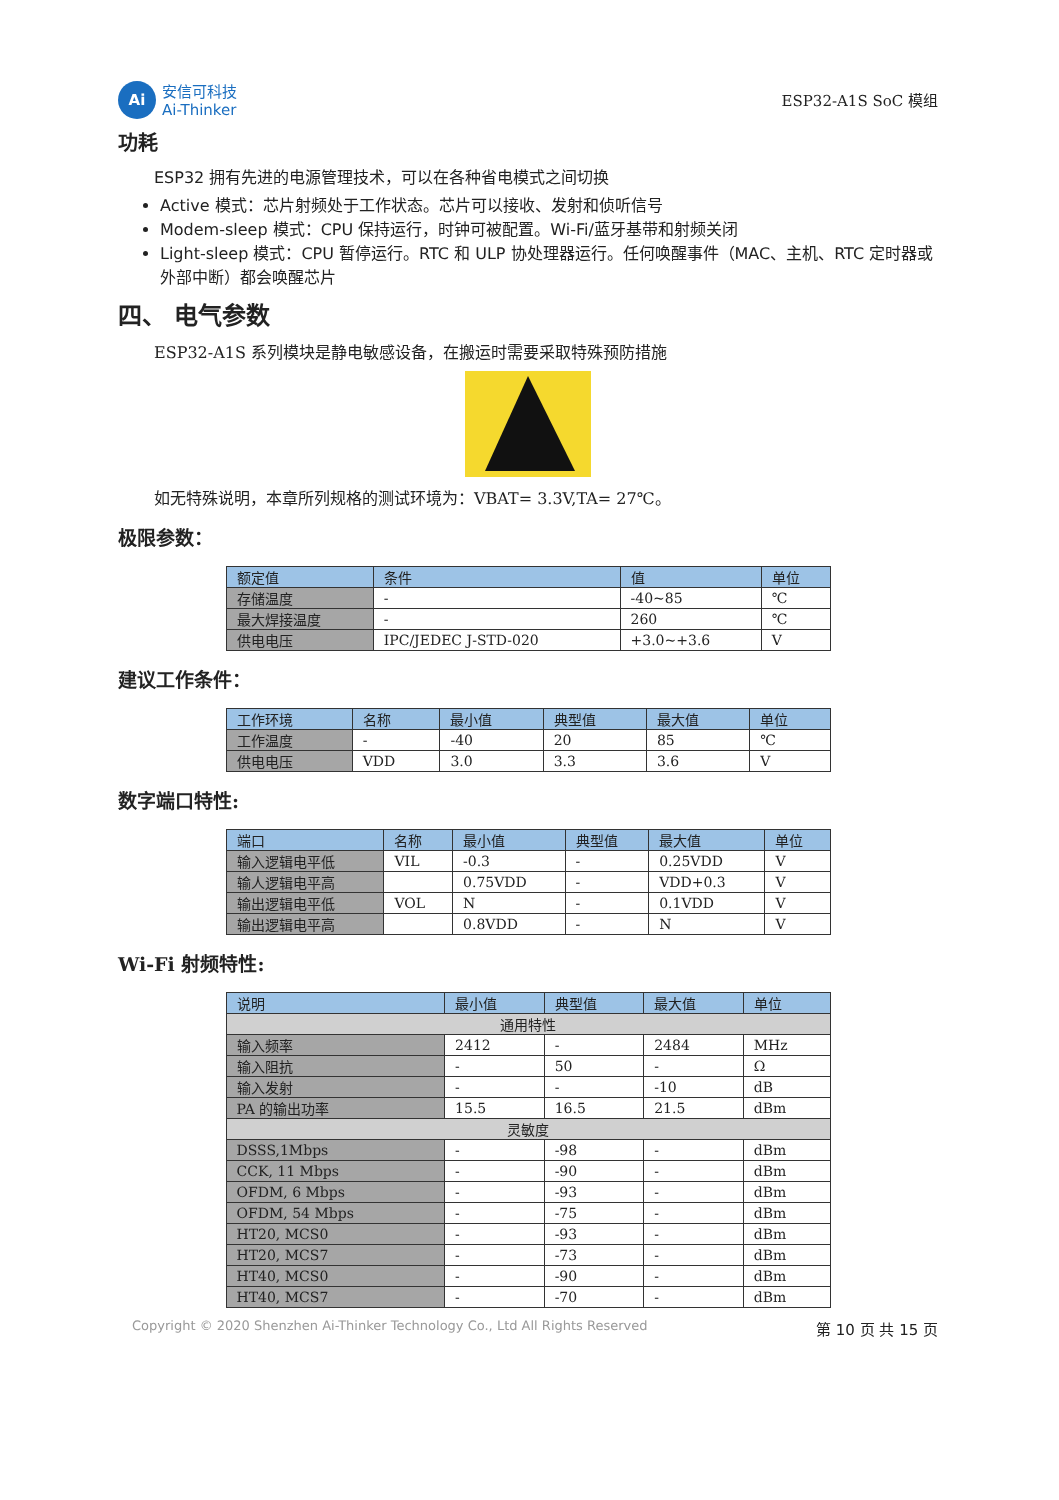Ai
安信可科技
Ai-Thinker
ESP32-A1S SoC 模组
功耗
ESP32 拥有先进的电源管理技术，可以在各种省电模式之间切换
Active 模式：芯片射频处于工作状态。芯片可以接收、发射和侦听信号
Modem-sleep 模式：CPU 保持运行，时钟可被配置。Wi-Fi/蓝牙基带和射频关闭
Light-sleep 模式：CPU 暂停运行。RTC 和 ULP 协处理器运行。任何唤醒事件（MAC、主机、RTC 定时器或外部中断）都会唤醒芯片
四、 电气参数
ESP32-A1S 系列模块是静电敏感设备，在搬运时需要采取特殊预防措施
如无特殊说明，本章所列规格的测试环境为：VBAT= 3.3V,TA= 27℃。
极限参数：
| 额定值 | 条件 | 值 | 单位 |
| --- | --- | --- | --- |
| 存储温度 | - | -40~85 | ℃ |
| 最大焊接温度 | - | 260 | ℃ |
| 供电电压 | IPC/JEDEC J-STD-020 | +3.0~+3.6 | V |
建议工作条件：
| 工作环境 | 名称 | 最小值 | 典型值 | 最大值 | 单位 |
| --- | --- | --- | --- | --- | --- |
| 工作温度 | - | -40 | 20 | 85 | ℃ |
| 供电电压 | VDD | 3.0 | 3.3 | 3.6 | V |
数字端口特性:
| 端口 | 名称 | 最小值 | 典型值 | 最大值 | 单位 |
| --- | --- | --- | --- | --- | --- |
| 输入逻辑电平低 | VIL | -0.3 | - | 0.25VDD | V |
| 输人逻辑电平高 | | 0.75VDD | - | VDD+0.3 | V |
| 输出逻辑电平低 | VOL | N | - | 0.1VDD | V |
| 输出逻辑电平高 | | 0.8VDD | - | N | V |
Wi-Fi 射频特性:
| 说明 | 最小值 | 典型值 | 最大值 | 单位 |
| --- | --- | --- | --- | --- |
| 通用特性 | | | | |
| 输入频率 | 2412 | - | 2484 | MHz |
| 输入阻抗 | - | 50 | - | Ω |
| 输入发射 | - | - | -10 | dB |
| PA 的输出功率 | 15.5 | 16.5 | 21.5 | dBm |
| 灵敏度 | | | | |
| DSSS,1Mbps | - | -98 | - | dBm |
| CCK, 11 Mbps | - | -90 | - | dBm |
| OFDM, 6 Mbps | - | -93 | - | dBm |
| OFDM, 54 Mbps | - | -75 | - | dBm |
| HT20, MCS0 | - | -93 | - | dBm |
| HT20, MCS7 | - | -73 | - | dBm |
| HT40, MCS0 | - | -90 | - | dBm |
| HT40, MCS7 | - | -70 | - | dBm |
Copyright © 2020 Shenzhen Ai-Thinker Technology Co., Ltd All Rights Reserved 第 10 页 共 15 页